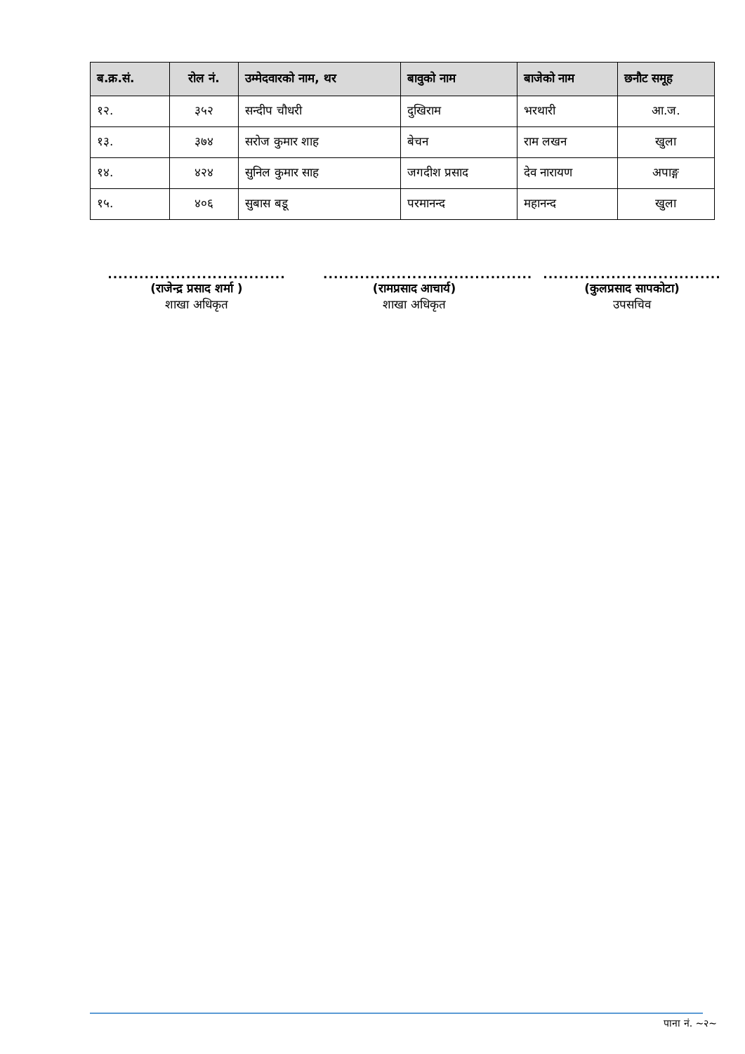| ब.क्र.सं. | रोल नं. | उम्मेदवारको नाम, थर | बावुको नाम | बाजेको नाम | छनौट समूह |
| --- | --- | --- | --- | --- | --- |
| १२. | ३५२ | सन्दीप चौधरी | दुखिराम | भरथारी | आ.ज. |
| १३. | ३७४ | सरोज कुमार शाह | बेचन | राम लखन | खुला |
| १४. | ४२४ | सुनिल कुमार साह | जगदीश प्रसाद | देव नारायण | अपाङ्ग |
| १५. | ४०६ | सुबास बडू | परमानन्द | महानन्द | खुला |
..................................
(राजेन्द्र प्रसाद शर्मा )
शाखा अधिकृत
........................................
(रामप्रसाद आचार्य)
शाखा अधिकृत
..................................
(कुलप्रसाद सापकोटा)
उपसचिव
पाना नं. ~२~